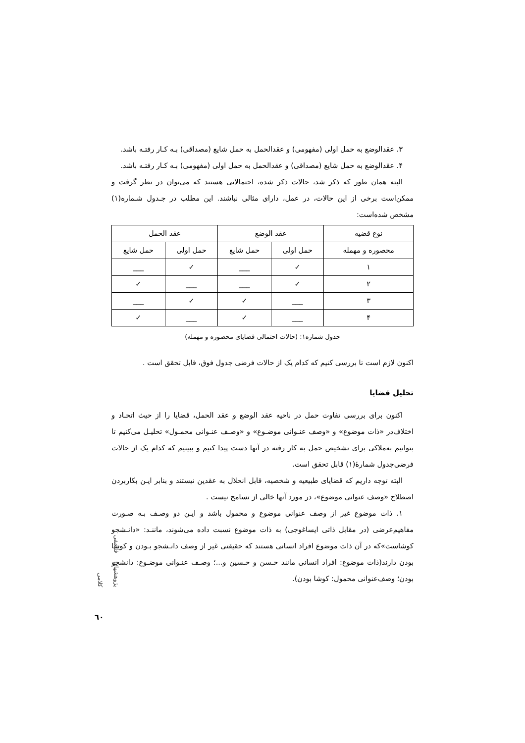۳. عقدالوضع به حمل اولی (مفهومی) و عقدالحمل به حمل شایع (مصداقی) بـه کـار رفتـه باشد.
۴. عقدالوضع به حمل شایع (مصداقی) و عقدالحمل به حمل اولی (مفهومی) بـه کـار رفتـه باشد.
البته همان طور که ذکر شد، حالات ذکر شده، احتمالاتی هستند که می‌توان در نظر گرفت و ممکن‌است برخی از این حالات، در عمل، دارای مثالی نباشند. این مطلب در جـدول شـماره(۱) مشخص شده‌است:
| نوع قضیه | عقد الوضع | | عقد الحمل | |
| --- | --- | --- | --- | --- |
| محصوره و مهمله | حمل اولی | حمل شایع | حمل اولی | حمل شایع |
| ۱ | ✓ | ___ | ✓ | ___ |
| ۲ | ✓ | ___ | ___ | ✓ |
| ۳ | ___ | ✓ | ✓ | ___ |
| ۴ | ___ | ✓ | ___ | ✓ |
جدول شماره۱: (حالات احتمالی قضایای محصوره و مهمله)
اکنون لازم است تا بررسی کنیم که کدام یک از حالات فرضی جدول فوق، قابل تحقق است .
تحلیل قضایا
اکنون برای بررسی تفاوت حمل در ناحیه عقد الوضع و عقد الحمل، قضایا را از حیث اتحـاد و اختلاف‌در «ذات موضوع» و «وصف عنـوانی موضـوع» و «وصـف عنـوانی محمـول» تحلیـل می‌کنیم تا بتوانیم به‌ملاکی برای تشخیص حمل به کار رفته در آنها دست پیدا کنیم و ببینیم که کدام یک از حالات فرضی‌جدول شمارۀ(۱) قابل تحقق است.
البته توجه داریم که قضایای طبیعیه و شخصیه، قابل انحلال به عقدین نیستند و بنابر ایـن بکاربردن اصطلاح «وصف عنوانی موضوع»، در مورد آنها خالی از تسامح نیست .
۱. ذات موضوع غیر از وصف عنوانی موضوع و محمول باشد و ایـن دو وصـف بـه صـورت مفاهیم‌عرضی (در مقابل ذاتی ایساغوجی) به ذات موضوع نسبت داده می‌شوند، ماننـد: «دانـشجو کوشاست»که در آن ذات موضوع افراد انسانی هستند که حقیقتی غیر از وصف دانـشجو بـودن و کوشا بودن دارند(ذات موضوع: افراد انسانی مانند حـسن و حـسین و...؛ وصـف عنـوانی موضـوع: دانشجو بودن؛ وصف‌عنوانی محمول: کوشا بودن).
پژوهشهای فلسفی کلامی
٦٠